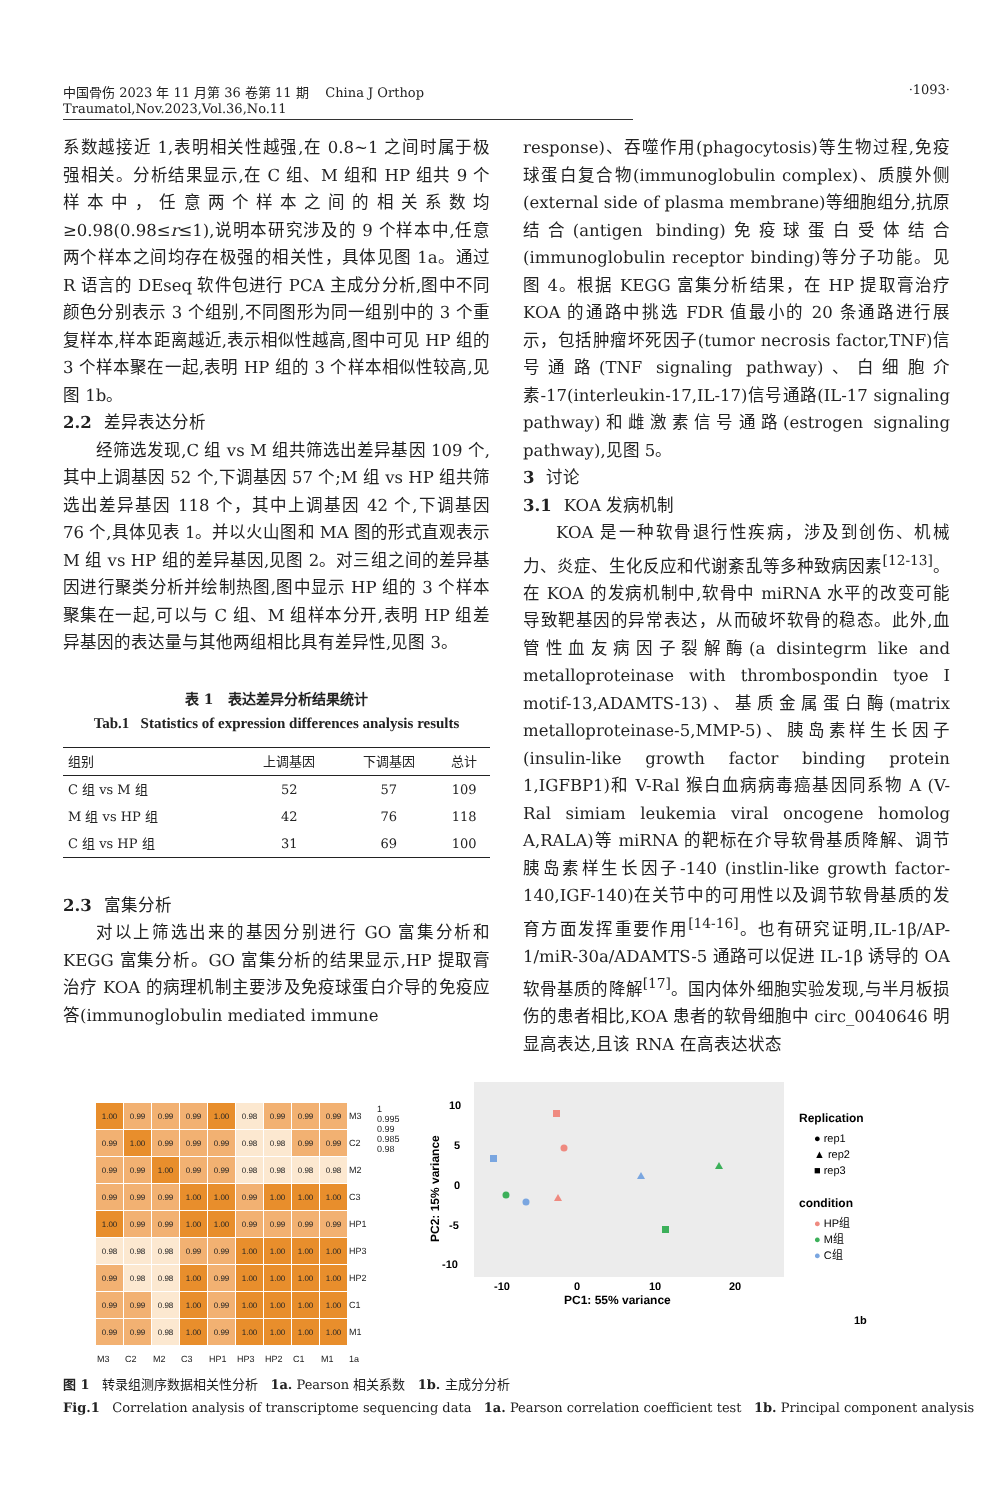中国骨伤 2023 年 11 月第 36 卷第 11 期 China J Orthop Traumatol,Nov.2023,Vol.36,No.11
·1093·
系数越接近 1,表明相关性越强,在 0.8~1 之间时属于极强相关。分析结果显示,在 C 组、M 组和 HP 组共 9 个样本中，任意两个样本之间的相关系数均≥0.98(0.98≤r≤1),说明本研究涉及的 9 个样本中,任意两个样本之间均存在极强的相关性，具体见图 1a。通过 R 语言的 DEseq 软件包进行 PCA 主成分分析,图中不同颜色分别表示 3 个组别,不同图形为同一组别中的 3 个重复样本,样本距离越近,表示相似性越高,图中可见 HP 组的 3 个样本聚在一起,表明 HP 组的 3 个样本相似性较高,见图 1b。
2.2 差异表达分析
经筛选发现,C 组 vs M 组共筛选出差异基因 109 个,其中上调基因 52 个,下调基因 57 个;M 组 vs HP 组共筛选出差异基因 118 个，其中上调基因 42 个,下调基因 76 个,具体见表 1。并以火山图和 MA 图的形式直观表示 M 组 vs HP 组的差异基因,见图 2。对三组之间的差异基因进行聚类分析并绘制热图,图中显示 HP 组的 3 个样本聚集在一起,可以与 C 组、M 组样本分开,表明 HP 组差异基因的表达量与其他两组相比具有差异性,见图 3。
表 1 表达差异分析结果统计
Tab.1 Statistics of expression differences analysis results
| 组别 | 上调基因 | 下调基因 | 总计 |
| --- | --- | --- | --- |
| C 组 vs M 组 | 52 | 57 | 109 |
| M 组 vs HP 组 | 42 | 76 | 118 |
| C 组 vs HP 组 | 31 | 69 | 100 |
2.3 富集分析
对以上筛选出来的基因分别进行 GO 富集分析和 KEGG 富集分析。GO 富集分析的结果显示,HP 提取膏治疗 KOA 的病理机制主要涉及免疫球蛋白介导的免疫应答(immunoglobulin mediated immune
response)、吞噬作用(phagocytosis)等生物过程,免疫球蛋白复合物(immunoglobulin complex)、质膜外侧(external side of plasma membrane)等细胞组分,抗原结合(antigen binding)免疫球蛋白受体结合(immunoglobulin receptor binding)等分子功能。见图 4。根据 KEGG 富集分析结果，在 HP 提取膏治疗 KOA 的通路中挑选 FDR 值最小的 20 条通路进行展示，包括肿瘤坏死因子(tumor necrosis factor,TNF)信号通路(TNF signaling pathway)、白细胞介素-17(interleukin-17,IL-17)信号通路(IL-17 signaling pathway)和雌激素信号通路(estrogen signaling pathway),见图 5。
3 讨论
3.1 KOA 发病机制
KOA 是一种软骨退行性疾病，涉及到创伤、机械力、炎症、生化反应和代谢紊乱等多种致病因素<sup>[12-13]</sup>。在 KOA 的发病机制中,软骨中 miRNA 水平的改变可能导致靶基因的异常表达，从而破坏软骨的稳态。此外,血管性血友病因子裂解酶(a disintegrm like and metalloproteinase with thrombospondin tyoe I motif-13,ADAMTS-13)、基质金属蛋白酶(matrix metalloproteinase-5,MMP-5)、胰岛素样生长因子(insulin-like growth factor binding protein 1,IGFBP1)和 V-Ral 猴白血病病毒癌基因同系物 A (V-Ral simiam leukemia viral oncogene homolog A,RALA)等 miRNA 的靶标在介导软骨基质降解、调节胰岛素样生长因子-140 (instlin-like growth factor-140,IGF-140)在关节中的可用性以及调节软骨基质的发育方面发挥重要作用<sup>[14-16]</sup>。也有研究证明,IL-1β/AP-1/miR-30a/ADAMTS-5 通路可以促进 IL-1β 诱导的 OA 软骨基质的降解<sup>[17]</sup>。国内体外细胞实验发现,与半月板损伤的患者相比,KOA 患者的软骨细胞中 circ_0040646 明显高表达,且该 RNA 在高表达状态
| 1.00 | 0.99 | 0.99 | 0.99 | 1.00 | 0.98 | 0.99 | 0.99 | 0.99 | M3 | 1 0.995 0.99 0.985 0.98 |
| 0.99 | 1.00 | 0.99 | 0.99 | 0.99 | 0.98 | 0.98 | 0.99 | 0.99 | C2 | |
| 0.99 | 0.99 | 1.00 | 0.99 | 0.99 | 0.98 | 0.98 | 0.98 | 0.98 | M2 | |
| 0.99 | 0.99 | 0.99 | 1.00 | 1.00 | 0.99 | 1.00 | 1.00 | 1.00 | C3 | |
| 1.00 | 0.99 | 0.99 | 1.00 | 1.00 | 0.99 | 0.99 | 0.99 | 0.99 | HP1 | |
| 0.98 | 0.98 | 0.98 | 0.99 | 0.99 | 1.00 | 1.00 | 1.00 | 1.00 | HP3 | |
| 0.99 | 0.98 | 0.98 | 1.00 | 0.99 | 1.00 | 1.00 | 1.00 | 1.00 | HP2 | |
| 0.99 | 0.99 | 0.98 | 1.00 | 0.99 | 1.00 | 1.00 | 1.00 | 1.00 | C1 | |
| 0.99 | 0.99 | 0.98 | 1.00 | 0.99 | 1.00 | 1.00 | 1.00 | 1.00 | M1 | |
| M3 | C2 | M2 | C3 | HP1 | HP3 | HP2 | C1 | M1 | 1a | |
10
5
0
-5
-10
-10
0
10
20
PC1: 55% variance
PC2: 15% variance
Replication
● rep1
▲ rep2
■ rep3
condition
● HP组
● M组
● C组
1b
图 1 转录组测序数据相关性分析 1a. Pearson 相关系数 1b. 主成分分析
Fig.1 Correlation analysis of transcriptome sequencing data 1a. Pearson correlation coefficient test 1b. Principal component analysis